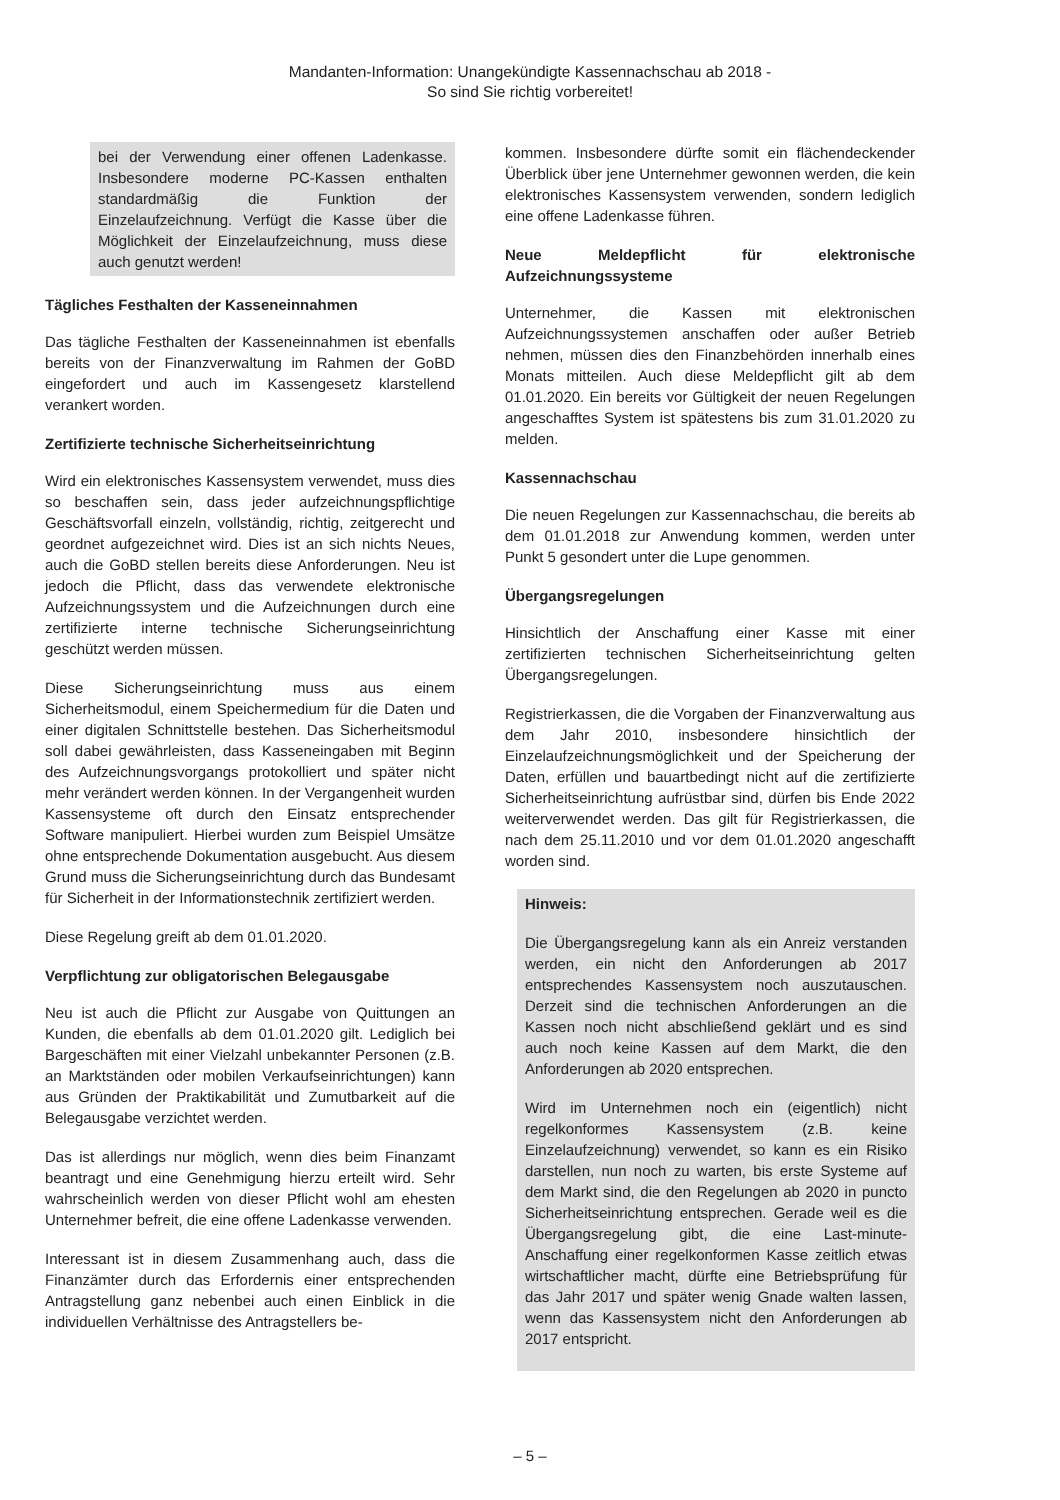Mandanten-Information: Unangekündigte Kassennachschau ab 2018 -
So sind Sie richtig vorbereitet!
bei der Verwendung einer offenen Ladenkasse. Insbesondere moderne PC-Kassen enthalten standardmäßig die Funktion der Einzelaufzeichnung. Verfügt die Kasse über die Möglichkeit der Einzelaufzeichnung, muss diese auch genutzt werden!
Tägliches Festhalten der Kasseneinnahmen
Das tägliche Festhalten der Kasseneinnahmen ist ebenfalls bereits von der Finanzverwaltung im Rahmen der GoBD eingefordert und auch im Kassengesetz klarstellend verankert worden.
Zertifizierte technische Sicherheitseinrichtung
Wird ein elektronisches Kassensystem verwendet, muss dies so beschaffen sein, dass jeder aufzeichnungspflichtige Geschäftsvorfall einzeln, vollständig, richtig, zeitgerecht und geordnet aufgezeichnet wird. Dies ist an sich nichts Neues, auch die GoBD stellen bereits diese Anforderungen. Neu ist jedoch die Pflicht, dass das verwendete elektronische Aufzeichnungssystem und die Aufzeichnungen durch eine zertifizierte interne technische Sicherungseinrichtung geschützt werden müssen.
Diese Sicherungseinrichtung muss aus einem Sicherheitsmodul, einem Speichermedium für die Daten und einer digitalen Schnittstelle bestehen. Das Sicherheitsmodul soll dabei gewährleisten, dass Kasseneingaben mit Beginn des Aufzeichnungsvorgangs protokolliert und später nicht mehr verändert werden können. In der Vergangenheit wurden Kassensysteme oft durch den Einsatz entsprechender Software manipuliert. Hierbei wurden zum Beispiel Umsätze ohne entsprechende Dokumentation ausgebucht. Aus diesem Grund muss die Sicherungseinrichtung durch das Bundesamt für Sicherheit in der Informationstechnik zertifiziert werden.
Diese Regelung greift ab dem 01.01.2020.
Verpflichtung zur obligatorischen Belegausgabe
Neu ist auch die Pflicht zur Ausgabe von Quittungen an Kunden, die ebenfalls ab dem 01.01.2020 gilt. Lediglich bei Bargeschäften mit einer Vielzahl unbekannter Personen (z.B. an Marktständen oder mobilen Verkaufseinrichtungen) kann aus Gründen der Praktikabilität und Zumutbarkeit auf die Belegausgabe verzichtet werden.
Das ist allerdings nur möglich, wenn dies beim Finanzamt beantragt und eine Genehmigung hierzu erteilt wird. Sehr wahrscheinlich werden von dieser Pflicht wohl am ehesten Unternehmer befreit, die eine offene Ladenkasse verwenden.
Interessant ist in diesem Zusammenhang auch, dass die Finanzämter durch das Erfordernis einer entsprechenden Antragstellung ganz nebenbei auch einen Einblick in die individuellen Verhältnisse des Antragstellers be-
kommen. Insbesondere dürfte somit ein flächendeckender Überblick über jene Unternehmer gewonnen werden, die kein elektronisches Kassensystem verwenden, sondern lediglich eine offene Ladenkasse führen.
Neue Meldepflicht für elektronische Aufzeichnungssysteme
Unternehmer, die Kassen mit elektronischen Aufzeichnungssystemen anschaffen oder außer Betrieb nehmen, müssen dies den Finanzbehörden innerhalb eines Monats mitteilen. Auch diese Meldepflicht gilt ab dem 01.01.2020. Ein bereits vor Gültigkeit der neuen Regelungen angeschafftes System ist spätestens bis zum 31.01.2020 zu melden.
Kassennachschau
Die neuen Regelungen zur Kassennachschau, die bereits ab dem 01.01.2018 zur Anwendung kommen, werden unter Punkt 5 gesondert unter die Lupe genommen.
Übergangsregelungen
Hinsichtlich der Anschaffung einer Kasse mit einer zertifizierten technischen Sicherheitseinrichtung gelten Übergangsregelungen.
Registrierkassen, die die Vorgaben der Finanzverwaltung aus dem Jahr 2010, insbesondere hinsichtlich der Einzelaufzeichnungsmöglichkeit und der Speicherung der Daten, erfüllen und bauartbedingt nicht auf die zertifizierte Sicherheitseinrichtung aufrüstbar sind, dürfen bis Ende 2022 weiterverwendet werden. Das gilt für Registrierkassen, die nach dem 25.11.2010 und vor dem 01.01.2020 angeschafft worden sind.
Hinweis:
Die Übergangsregelung kann als ein Anreiz verstanden werden, ein nicht den Anforderungen ab 2017 entsprechendes Kassensystem noch auszutauschen. Derzeit sind die technischen Anforderungen an die Kassen noch nicht abschließend geklärt und es sind auch noch keine Kassen auf dem Markt, die den Anforderungen ab 2020 entsprechen.
Wird im Unternehmen noch ein (eigentlich) nicht regelkonformes Kassensystem (z.B. keine Einzelaufzeichnung) verwendet, so kann es ein Risiko darstellen, nun noch zu warten, bis erste Systeme auf dem Markt sind, die den Regelungen ab 2020 in puncto Sicherheitseinrichtung entsprechen. Gerade weil es die Übergangsregelung gibt, die eine Last-minute-Anschaffung einer regelkonformen Kasse zeitlich etwas wirtschaftlicher macht, dürfte eine Betriebsprüfung für das Jahr 2017 und später wenig Gnade walten lassen, wenn das Kassensystem nicht den Anforderungen ab 2017 entspricht.
– 5 –